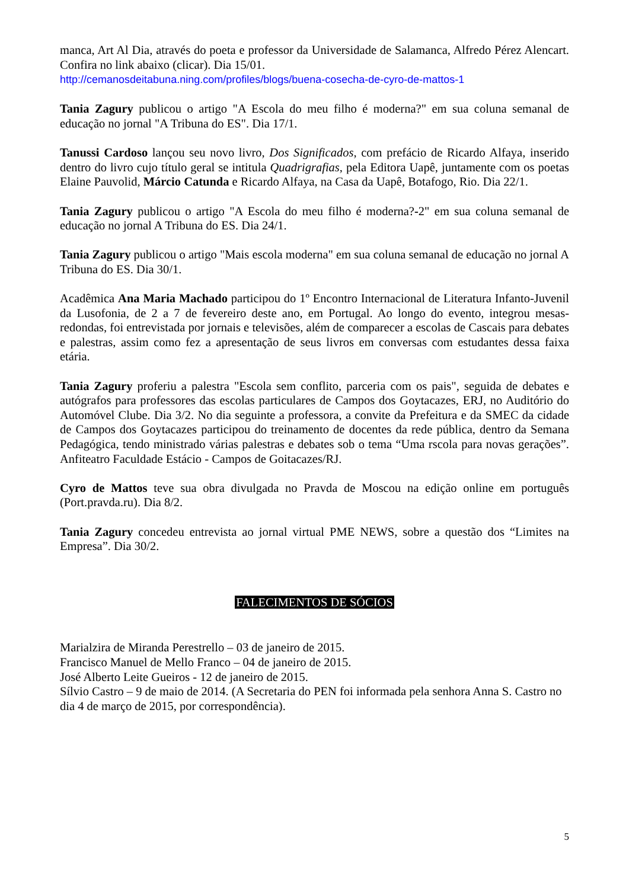manca, Art Al Dia, através do poeta e professor da Universidade de Salamanca, Alfredo Pérez Alencart. Confira no link abaixo (clicar). Dia 15/01.
http://cemanosdeitabuna.ning.com/profiles/blogs/buena-cosecha-de-cyro-de-mattos-1
Tania Zagury publicou o artigo "A Escola do meu filho é moderna?" em sua coluna semanal de educação no jornal "A Tribuna do ES". Dia 17/1.
Tanussi Cardoso lançou seu novo livro, Dos Significados, com prefácio de Ricardo Alfaya, inserido dentro do livro cujo título geral se intitula Quadrigrafias, pela Editora Uapê, juntamente com os poetas Elaine Pauvolid, Márcio Catunda e Ricardo Alfaya, na Casa da Uapê, Botafogo, Rio. Dia 22/1.
Tania Zagury publicou o artigo "A Escola do meu filho é moderna?-2" em sua coluna semanal de educação no jornal A Tribuna do ES. Dia 24/1.
Tania Zagury publicou o artigo "Mais escola moderna" em sua coluna semanal de educação no jornal A Tribuna do ES. Dia 30/1.
Acadêmica Ana Maria Machado participou do 1º Encontro Internacional de Literatura Infanto-Juvenil da Lusofonia, de 2 a 7 de fevereiro deste ano, em Portugal. Ao longo do evento, integrou mesas-redondas, foi entrevistada por jornais e televisões, além de comparecer a escolas de Cascais para debates e palestras, assim como fez a apresentação de seus livros em conversas com estudantes dessa faixa etária.
Tania Zagury proferiu a palestra "Escola sem conflito, parceria com os pais", seguida de debates e autógrafos para professores das escolas particulares de Campos dos Goytacazes, ERJ, no Auditório do Automóvel Clube. Dia 3/2. No dia seguinte a professora, a convite da Prefeitura e da SMEC da cidade de Campos dos Goytacazes participou do treinamento de docentes da rede pública, dentro da Semana Pedagógica, tendo ministrado várias palestras e debates sob o tema “Uma rscola para novas gerações”. Anfiteatro Faculdade Estácio - Campos de Goitacazes/RJ.
Cyro de Mattos teve sua obra divulgada no Pravda de Moscou na edição online em português (Port.pravda.ru). Dia 8/2.
Tania Zagury concedeu entrevista ao jornal virtual PME NEWS, sobre a questão dos “Limites na Empresa”. Dia 30/2.
FALECIMENTOS DE SÓCIOS
Marialzira de Miranda Perestrello – 03 de janeiro de 2015.
Francisco Manuel de Mello Franco – 04 de janeiro de 2015.
José Alberto Leite Gueiros - 12 de janeiro de 2015.
Sílvio Castro – 9 de maio de 2014. (A Secretaria do PEN foi informada pela senhora Anna S. Castro no dia 4 de março de 2015, por correspondência).
5